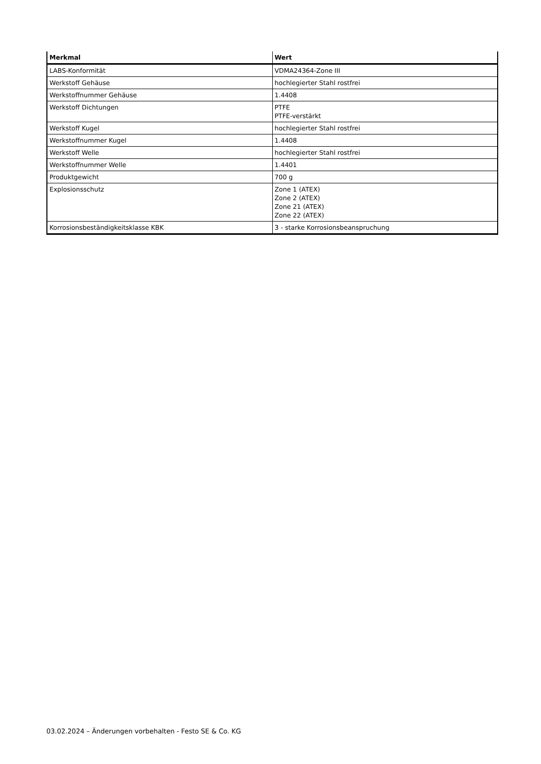| Merkmal | Wert |
| --- | --- |
| LABS-Konformität | VDMA24364-Zone III |
| Werkstoff Gehäuse | hochlegierter Stahl rostfrei |
| Werkstoffnummer Gehäuse | 1.4408 |
| Werkstoff Dichtungen | PTFE PTFE-verstärkt |
| Werkstoff Kugel | hochlegierter Stahl rostfrei |
| Werkstoffnummer Kugel | 1.4408 |
| Werkstoff Welle | hochlegierter Stahl rostfrei |
| Werkstoffnummer Welle | 1.4401 |
| Produktgewicht | 700 g |
| Explosionsschutz | Zone 1 (ATEX) Zone 2 (ATEX) Zone 21 (ATEX) Zone 22 (ATEX) |
| Korrosionsbeständigkeitsklasse KBK | 3 - starke Korrosionsbeanspruchung |
03.02.2024 – Änderungen vorbehalten - Festo SE & Co. KG